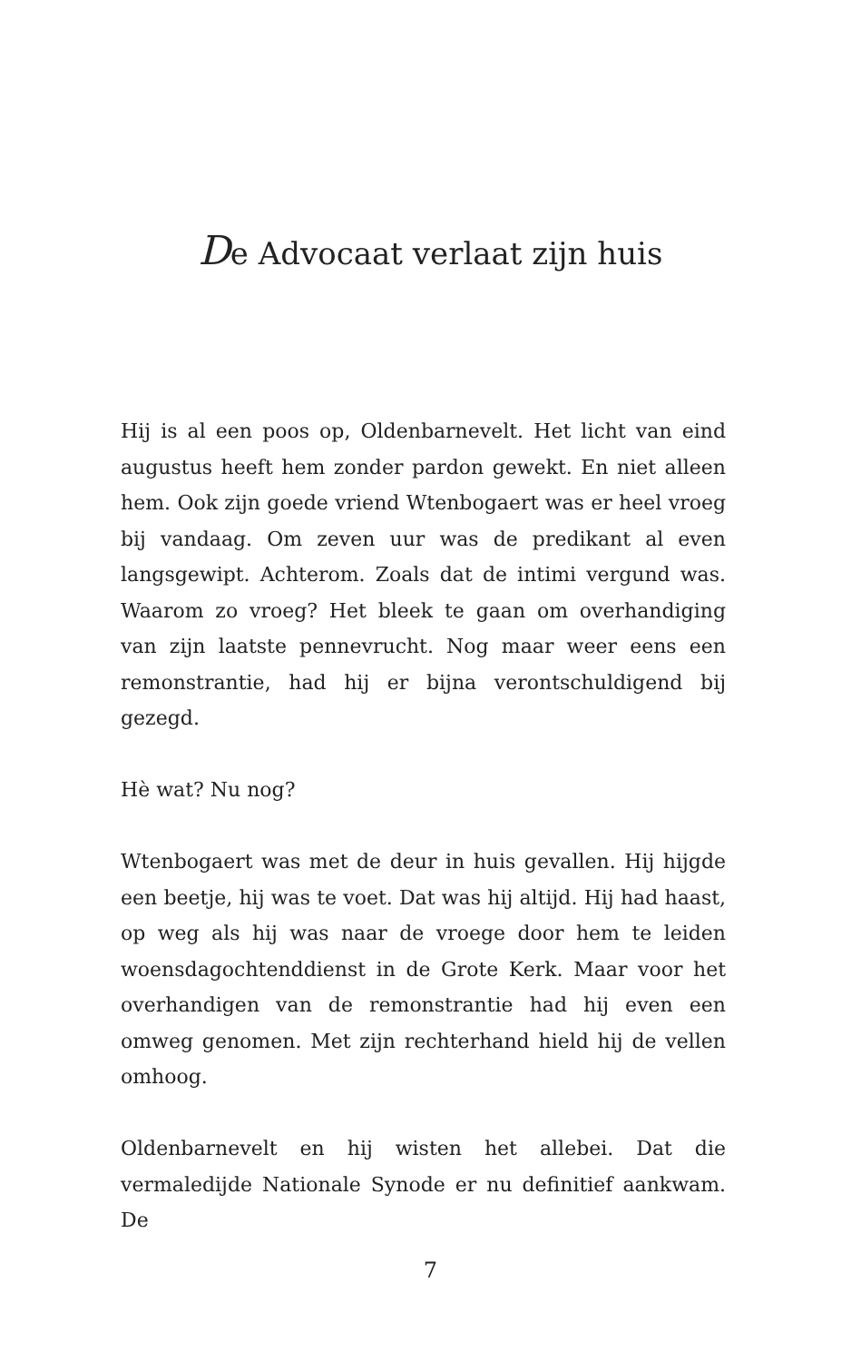De Advocaat verlaat zijn huis
Hij is al een poos op, Oldenbarnevelt. Het licht van eind augustus heeft hem zonder pardon gewekt. En niet alleen hem. Ook zijn goede vriend Wtenbogaert was er heel vroeg bij vandaag. Om zeven uur was de predikant al even langsgewipt. Achterom. Zoals dat de intimi vergund was. Waarom zo vroeg? Het bleek te gaan om overhandiging van zijn laatste pennevrucht. Nog maar weer eens een remonstrantie, had hij er bijna verontschuldigend bij gezegd.
Hè wat? Nu nog?
Wtenbogaert was met de deur in huis gevallen. Hij hijgde een beetje, hij was te voet. Dat was hij altijd. Hij had haast, op weg als hij was naar de vroege door hem te leiden woensdagochtenddienst in de Grote Kerk. Maar voor het overhandigen van de remonstrantie had hij even een omweg genomen. Met zijn rechterhand hield hij de vellen omhoog.
Oldenbarnevelt en hij wisten het allebei. Dat die vermaledijde Nationale Synode er nu definitief aankwam. De
7